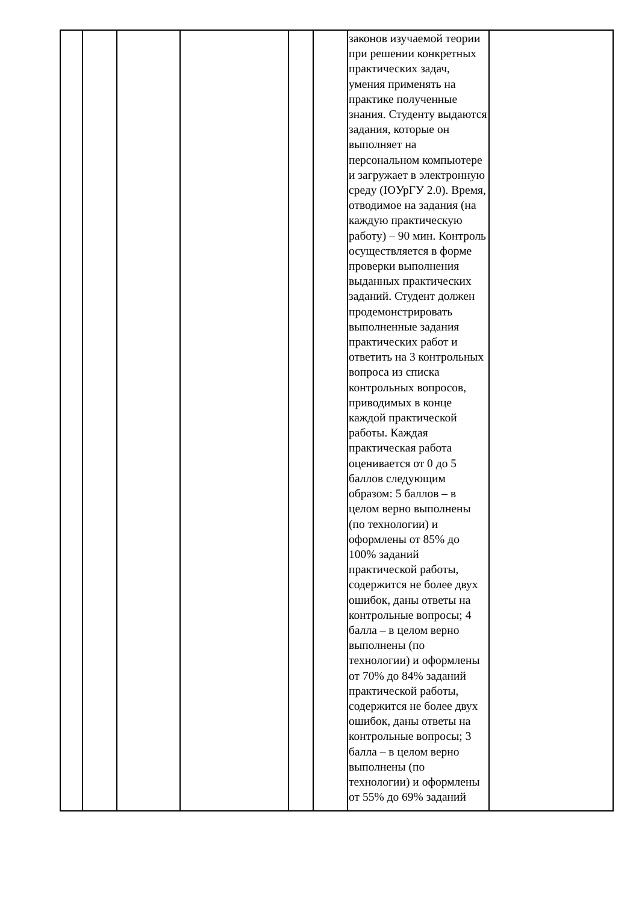| | | | | | | законов изучаемой теории при решении конкретных практических задач, умения применять на практике полученные знания. Студенту выдаются задания, которые он выполняет на персональном компьютере и загружает в электронную среду (ЮУрГУ 2.0). Время, отводимое на задания (на каждую практическую работу) – 90 мин. Контроль осуществляется в форме проверки выполнения выданных практических заданий. Студент должен продемонстрировать выполненные задания практических работ и ответить на 3 контрольных вопроса из списка контрольных вопросов, приводимых в конце каждой практической работы. Каждая практическая работа оценивается от 0 до 5 баллов следующим образом: 5 баллов – в целом верно выполнены (по технологии) и оформлены от 85% до 100% заданий практической работы, содержится не более двух ошибок, даны ответы на контрольные вопросы; 4 балла – в целом верно выполнены (по технологии) и оформлены от 70% до 84% заданий практической работы, содержится не более двух ошибок, даны ответы на контрольные вопросы; 3 балла – в целом верно выполнены (по технологии) и оформлены от 55% до 69% заданий | |